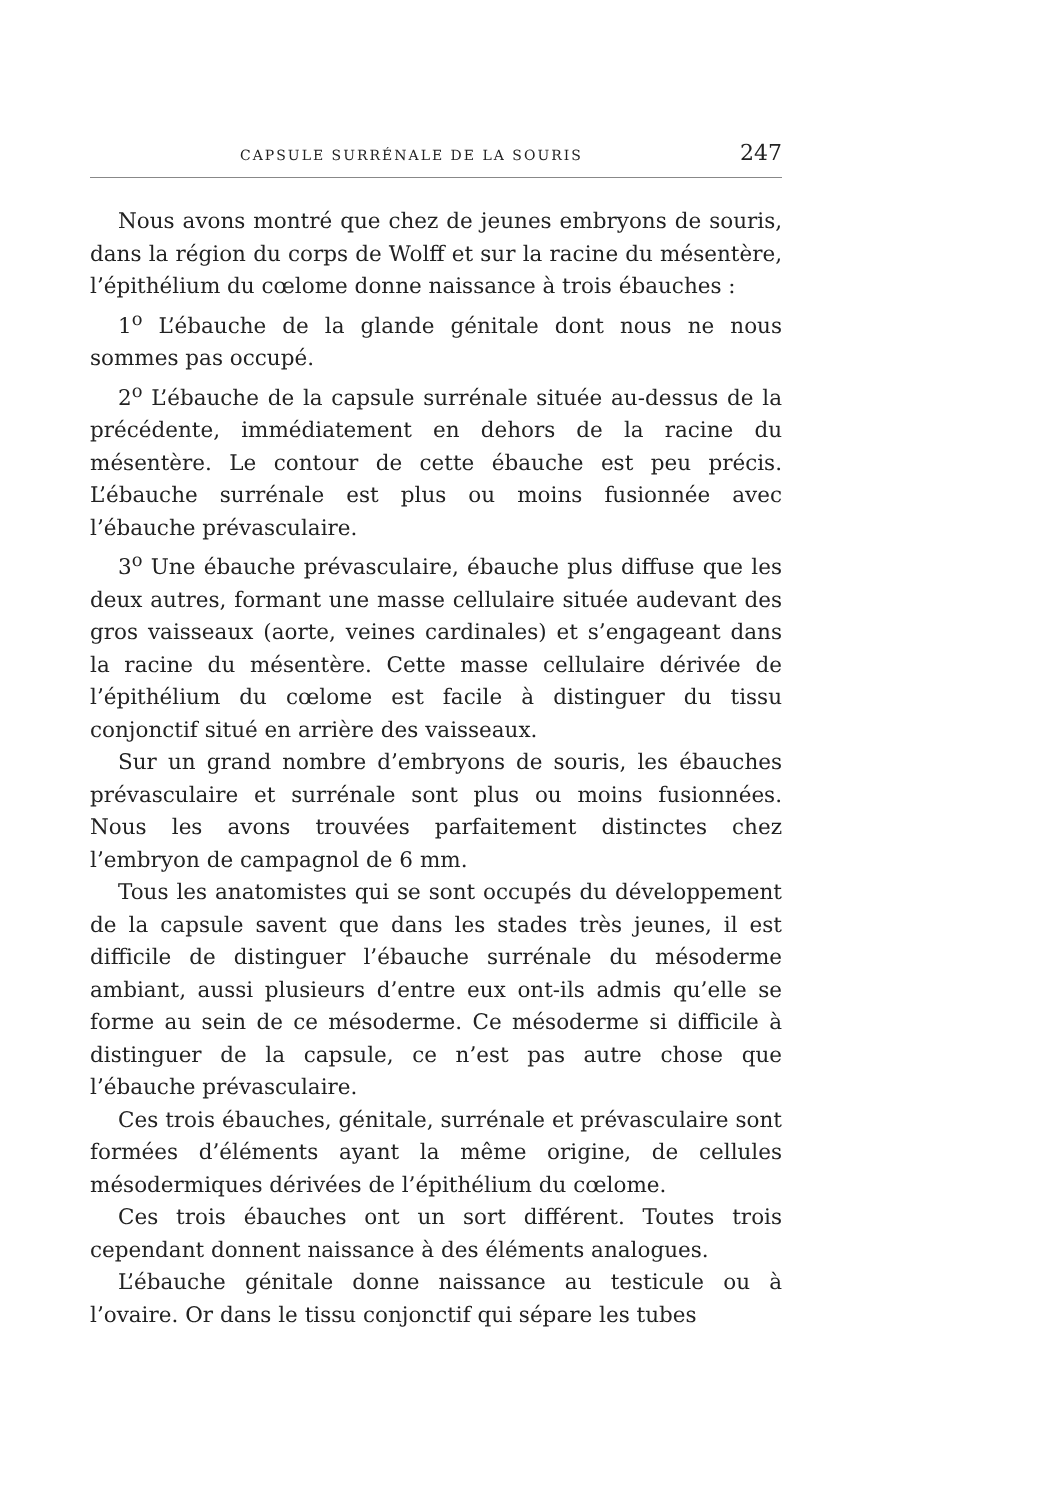CAPSULE SURRÉNALE DE LA SOURIS 247
Nous avons montré que chez de jeunes embryons de souris, dans la région du corps de Wolff et sur la racine du mésentère, l’épithélium du cœlome donne naissance à trois ébauches :
1<sup>o</sup> L’ébauche de la glande génitale dont nous ne nous sommes pas occupé.
2<sup>o</sup> L’ébauche de la capsule surrénale située au-dessus de la précédente, immédiatement en dehors de la racine du mésentère. Le contour de cette ébauche est peu précis. L’ébauche surrénale est plus ou moins fusionnée avec l’ébauche prévasculaire.
3<sup>o</sup> Une ébauche prévasculaire, ébauche plus diffuse que les deux autres, formant une masse cellulaire située audevant des gros vaisseaux (aorte, veines cardinales) et s’engageant dans la racine du mésentère. Cette masse cellulaire dérivée de l’épithélium du cœlome est facile à distinguer du tissu conjonctif situé en arrière des vaisseaux.
Sur un grand nombre d’embryons de souris, les ébauches prévasculaire et surrénale sont plus ou moins fusionnées. Nous les avons trouvées parfaitement distinctes chez l’embryon de campagnol de 6 mm.
Tous les anatomistes qui se sont occupés du développement de la capsule savent que dans les stades très jeunes, il est difficile de distinguer l’ébauche surrénale du mésoderme ambiant, aussi plusieurs d’entre eux ont-ils admis qu’elle se forme au sein de ce mésoderme. Ce mésoderme si difficile à distinguer de la capsule, ce n’est pas autre chose que l’ébauche prévasculaire.
Ces trois ébauches, génitale, surrénale et prévasculaire sont formées d’éléments ayant la même origine, de cellules mésodermiques dérivées de l’épithélium du cœlome.
Ces trois ébauches ont un sort différent. Toutes trois cependant donnent naissance à des éléments analogues.
L’ébauche génitale donne naissance au testicule ou à l’ovaire. Or dans le tissu conjonctif qui sépare les tubes